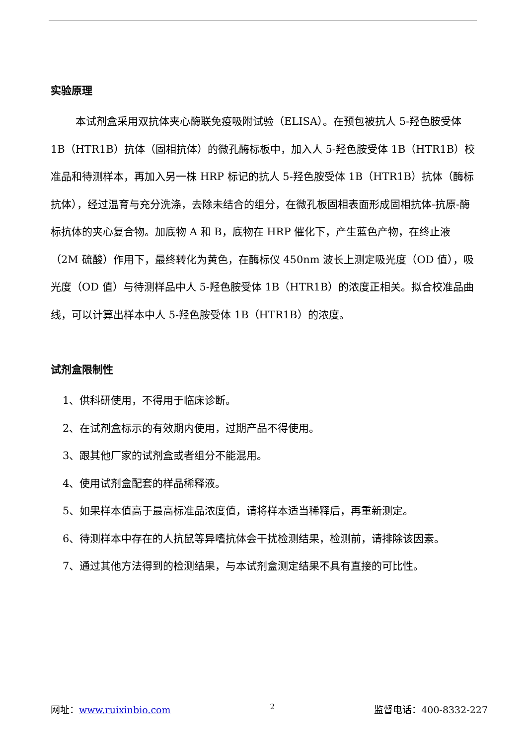实验原理
本试剂盒采用双抗体夹心酶联免疫吸附试验（ELISA）。在预包被抗人 5-羟色胺受体 1B（HTR1B）抗体（固相抗体）的微孔酶标板中，加入人 5-羟色胺受体 1B（HTR1B）校准品和待测样本，再加入另一株 HRP 标记的抗人 5-羟色胺受体 1B（HTR1B）抗体（酶标抗体），经过温育与充分洗涤，去除未结合的组分，在微孔板固相表面形成固相抗体-抗原-酶标抗体的夹心复合物。加底物 A 和 B，底物在 HRP 催化下，产生蓝色产物，在终止液（2M 硫酸）作用下，最终转化为黄色，在酶标仪 450nm 波长上测定吸光度（OD 值），吸光度（OD 值）与待测样品中人 5-羟色胺受体 1B（HTR1B）的浓度正相关。拟合校准品曲线，可以计算出样本中人 5-羟色胺受体 1B（HTR1B）的浓度。
试剂盒限制性
1、供科研使用，不得用于临床诊断。
2、在试剂盒标示的有效期内使用，过期产品不得使用。
3、跟其他厂家的试剂盒或者组分不能混用。
4、使用试剂盒配套的样品稀释液。
5、如果样本值高于最高标准品浓度值，请将样本适当稀释后，再重新测定。
6、待测样本中存在的人抗鼠等异嗜抗体会干扰检测结果，检测前，请排除该因素。
7、通过其他方法得到的检测结果，与本试剂盒测定结果不具有直接的可比性。
网址：www.ruixinbio.com 2 监督电话：400-8332-227